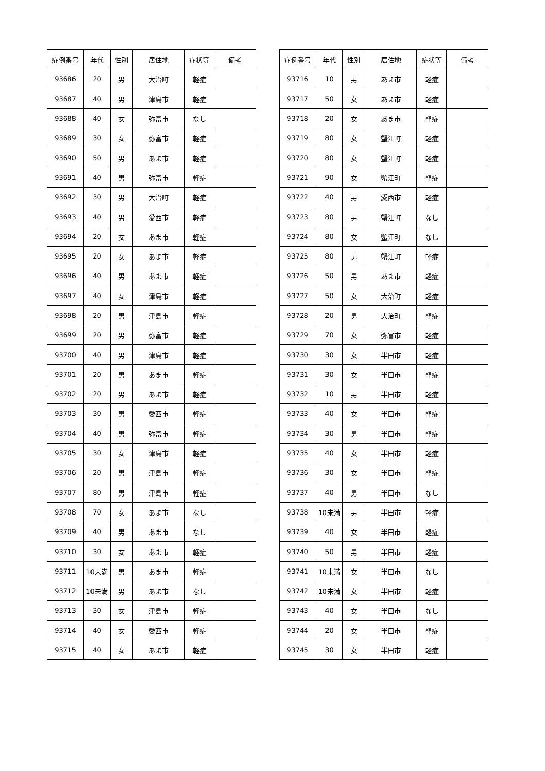| 症例番号 | 年代 | 性別 | 居住地 | 症状等 | 備考 |
| --- | --- | --- | --- | --- | --- |
| 93686 | 20 | 男 | 大治町 | 軽症 | |
| 93687 | 40 | 男 | 津島市 | 軽症 | |
| 93688 | 40 | 女 | 弥富市 | なし | |
| 93689 | 30 | 女 | 弥富市 | 軽症 | |
| 93690 | 50 | 男 | あま市 | 軽症 | |
| 93691 | 40 | 男 | 弥富市 | 軽症 | |
| 93692 | 30 | 男 | 大治町 | 軽症 | |
| 93693 | 40 | 男 | 愛西市 | 軽症 | |
| 93694 | 20 | 女 | あま市 | 軽症 | |
| 93695 | 20 | 女 | あま市 | 軽症 | |
| 93696 | 40 | 男 | あま市 | 軽症 | |
| 93697 | 40 | 女 | 津島市 | 軽症 | |
| 93698 | 20 | 男 | 津島市 | 軽症 | |
| 93699 | 20 | 男 | 弥富市 | 軽症 | |
| 93700 | 40 | 男 | 津島市 | 軽症 | |
| 93701 | 20 | 男 | あま市 | 軽症 | |
| 93702 | 20 | 男 | あま市 | 軽症 | |
| 93703 | 30 | 男 | 愛西市 | 軽症 | |
| 93704 | 40 | 男 | 弥富市 | 軽症 | |
| 93705 | 30 | 女 | 津島市 | 軽症 | |
| 93706 | 20 | 男 | 津島市 | 軽症 | |
| 93707 | 80 | 男 | 津島市 | 軽症 | |
| 93708 | 70 | 女 | あま市 | なし | |
| 93709 | 40 | 男 | あま市 | なし | |
| 93710 | 30 | 女 | あま市 | 軽症 | |
| 93711 | 10未満 | 男 | あま市 | 軽症 | |
| 93712 | 10未満 | 男 | あま市 | なし | |
| 93713 | 30 | 女 | 津島市 | 軽症 | |
| 93714 | 40 | 女 | 愛西市 | 軽症 | |
| 93715 | 40 | 女 | あま市 | 軽症 | |
| 症例番号 | 年代 | 性別 | 居住地 | 症状等 | 備考 |
| --- | --- | --- | --- | --- | --- |
| 93716 | 10 | 男 | あま市 | 軽症 | |
| 93717 | 50 | 女 | あま市 | 軽症 | |
| 93718 | 20 | 女 | あま市 | 軽症 | |
| 93719 | 80 | 女 | 蟹江町 | 軽症 | |
| 93720 | 80 | 女 | 蟹江町 | 軽症 | |
| 93721 | 90 | 女 | 蟹江町 | 軽症 | |
| 93722 | 40 | 男 | 愛西市 | 軽症 | |
| 93723 | 80 | 男 | 蟹江町 | なし | |
| 93724 | 80 | 女 | 蟹江町 | なし | |
| 93725 | 80 | 男 | 蟹江町 | 軽症 | |
| 93726 | 50 | 男 | あま市 | 軽症 | |
| 93727 | 50 | 女 | 大治町 | 軽症 | |
| 93728 | 20 | 男 | 大治町 | 軽症 | |
| 93729 | 70 | 女 | 弥富市 | 軽症 | |
| 93730 | 30 | 女 | 半田市 | 軽症 | |
| 93731 | 30 | 女 | 半田市 | 軽症 | |
| 93732 | 10 | 男 | 半田市 | 軽症 | |
| 93733 | 40 | 女 | 半田市 | 軽症 | |
| 93734 | 30 | 男 | 半田市 | 軽症 | |
| 93735 | 40 | 女 | 半田市 | 軽症 | |
| 93736 | 30 | 女 | 半田市 | 軽症 | |
| 93737 | 40 | 男 | 半田市 | なし | |
| 93738 | 10未満 | 男 | 半田市 | 軽症 | |
| 93739 | 40 | 女 | 半田市 | 軽症 | |
| 93740 | 50 | 男 | 半田市 | 軽症 | |
| 93741 | 10未満 | 女 | 半田市 | なし | |
| 93742 | 10未満 | 女 | 半田市 | 軽症 | |
| 93743 | 40 | 女 | 半田市 | なし | |
| 93744 | 20 | 女 | 半田市 | 軽症 | |
| 93745 | 30 | 女 | 半田市 | 軽症 | |